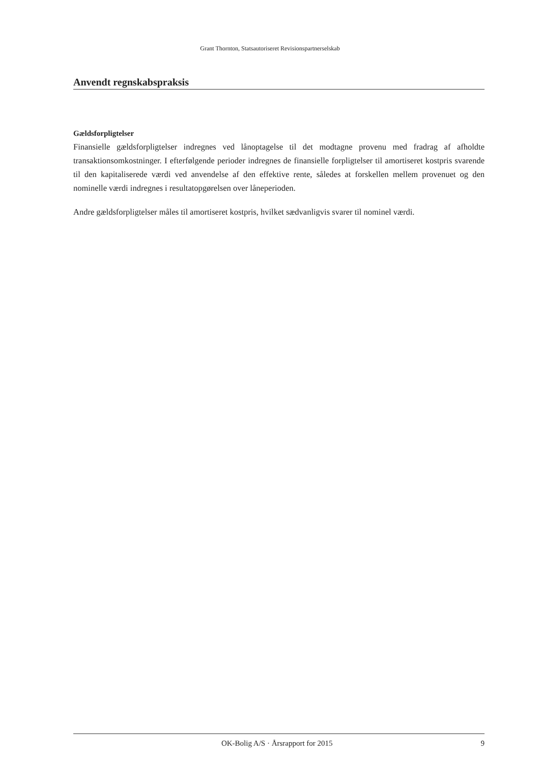Grant Thornton, Statsautoriseret Revisionspartnerselskab
Anvendt regnskabspraksis
Gældsforpligtelser
Finansielle gældsforpligtelser indregnes ved lånoptagelse til det modtagne provenu med fradrag af afholdte transaktionsomkostninger. I efterfølgende perioder indregnes de finansielle forpligtelser til amortiseret kostpris svarende til den kapitaliserede værdi ved anvendelse af den effektive rente, således at forskellen mellem provenuet og den nominelle værdi indregnes i resultatopgørelsen over låneperioden.
Andre gældsforpligtelser måles til amortiseret kostpris, hvilket sædvanligvis svarer til nominel værdi.
OK-Bolig A/S · Årsrapport for 2015 9